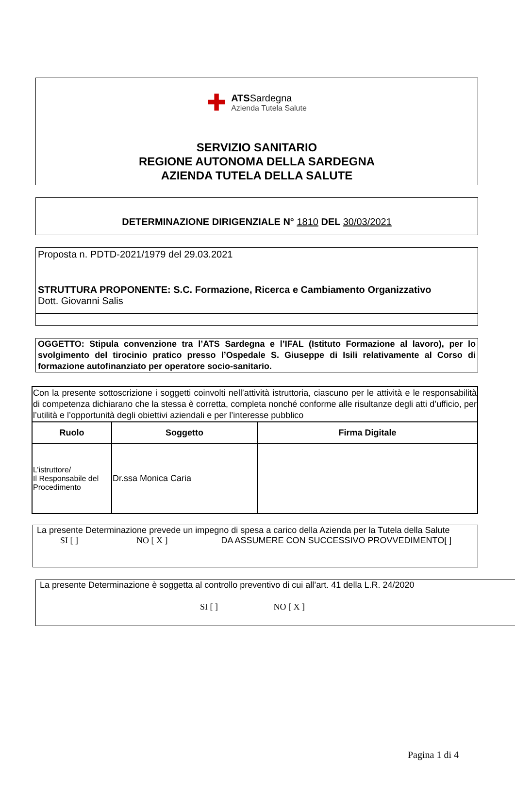✚
ATSSardegna
Azienda Tutela Salute
SERVIZIO SANITARIO
REGIONE AUTONOMA DELLA SARDEGNA
AZIENDA TUTELA DELLA SALUTE
DETERMINAZIONE DIRIGENZIALE N° 1810 DEL 30/03/2021
Proposta n. PDTD-2021/1979 del 29.03.2021
STRUTTURA PROPONENTE: S.C. Formazione, Ricerca e Cambiamento Organizzativo
Dott. Giovanni Salis
OGGETTO: Stipula convenzione tra l’ATS Sardegna e l’IFAL (Istituto Formazione al lavoro), per lo svolgimento del tirocinio pratico presso l’Ospedale S. Giuseppe di Isili relativamente al Corso di formazione autofinanziato per operatore socio-sanitario.
| Con la presente sottoscrizione i soggetti coinvolti nell’attività istruttoria, ciascuno per le attività e le responsabilità di competenza dichiarano che la stessa è corretta, completa nonché conforme alle risultanze degli atti d’ufficio, per l’utilità e l’opportunità degli obiettivi aziendali e per l’interesse pubblico | | |
| Ruolo | Soggetto | Firma Digitale |
| L’istruttore/ Il Responsabile del Procedimento | Dr.ssa Monica Caria | |
La presente Determinazione prevede un impegno di spesa a carico della Azienda per la Tutela della Salute
SI [ ] NO [ X ] DA ASSUMERE CON SUCCESSIVO PROVVEDIMENTO[ ]
La presente Determinazione è soggetta al controllo preventivo di cui all’art. 41 della L.R. 24/2020
SI [ ] NO [ X ]
Pagina 1 di 4